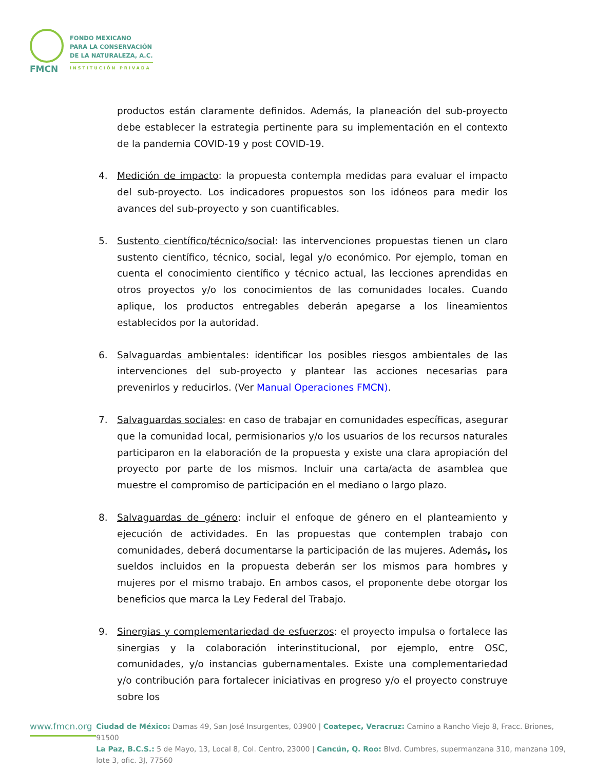FMCN
FONDO MEXICANO
PARA LA CONSERVACIÓN
DE LA NATURALEZA, A.C.
INSTITUCIÓN PRIVADA
productos están claramente definidos. Además, la planeación del sub-proyecto debe establecer la estrategia pertinente para su implementación en el contexto de la pandemia COVID-19 y post COVID-19.
4. Medición de impacto: la propuesta contempla medidas para evaluar el impacto del sub-proyecto. Los indicadores propuestos son los idóneos para medir los avances del sub-proyecto y son cuantificables.
5. Sustento científico/técnico/social: las intervenciones propuestas tienen un claro sustento científico, técnico, social, legal y/o económico. Por ejemplo, toman en cuenta el conocimiento científico y técnico actual, las lecciones aprendidas en otros proyectos y/o los conocimientos de las comunidades locales. Cuando aplique, los productos entregables deberán apegarse a los lineamientos establecidos por la autoridad.
6. Salvaguardas ambientales: identificar los posibles riesgos ambientales de las intervenciones del sub-proyecto y plantear las acciones necesarias para prevenirlos y reducirlos. (Ver Manual Operaciones FMCN).
7. Salvaguardas sociales: en caso de trabajar en comunidades específicas, asegurar que la comunidad local, permisionarios y/o los usuarios de los recursos naturales participaron en la elaboración de la propuesta y existe una clara apropiación del proyecto por parte de los mismos. Incluir una carta/acta de asamblea que muestre el compromiso de participación en el mediano o largo plazo.
8. Salvaguardas de género: incluir el enfoque de género en el planteamiento y ejecución de actividades. En las propuestas que contemplen trabajo con comunidades, deberá documentarse la participación de las mujeres. Además, los sueldos incluidos en la propuesta deberán ser los mismos para hombres y mujeres por el mismo trabajo. En ambos casos, el proponente debe otorgar los beneficios que marca la Ley Federal del Trabajo.
9. Sinergias y complementariedad de esfuerzos: el proyecto impulsa o fortalece las sinergias y la colaboración interinstitucional, por ejemplo, entre OSC, comunidades, y/o instancias gubernamentales. Existe una complementariedad y/o contribución para fortalecer iniciativas en progreso y/o el proyecto construye sobre los
www.fmcn.org
Ciudad de México: Damas 49, San José Insurgentes, 03900 | Coatepec, Veracruz: Camino a Rancho Viejo 8, Fracc. Briones, 91500
La Paz, B.C.S.: 5 de Mayo, 13, Local 8, Col. Centro, 23000 | Cancún, Q. Roo: Blvd. Cumbres, supermanzana 310, manzana 109, lote 3, ofic. 3J, 77560